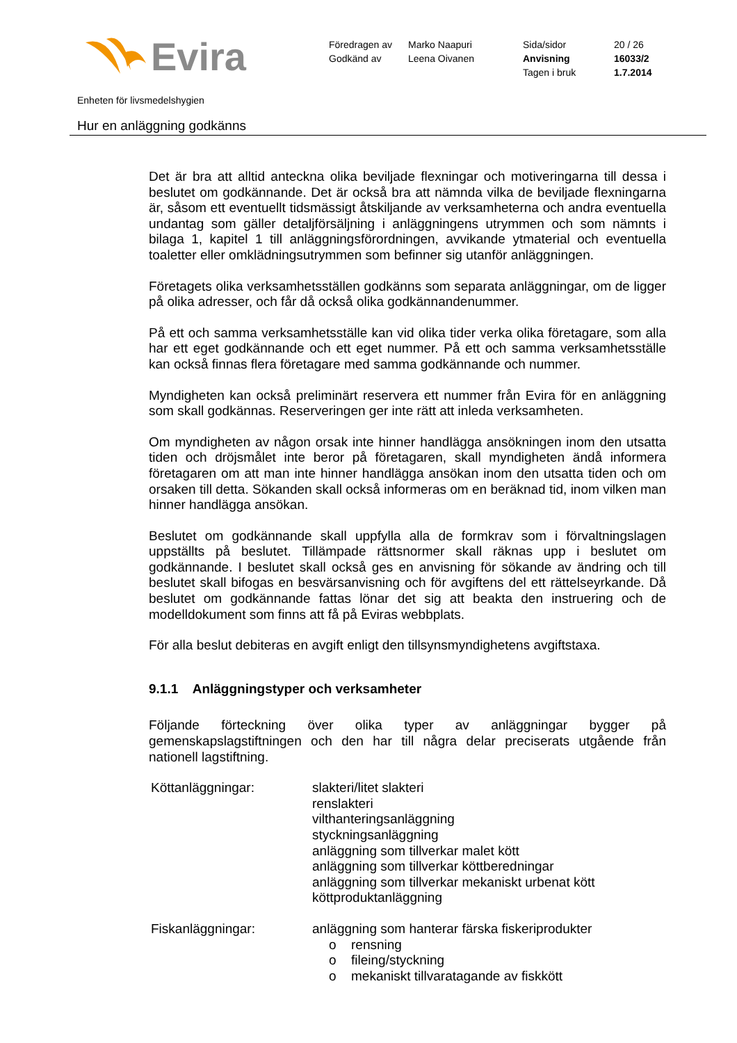Evira
Föredragen av
Godkänd av
Marko Naapuri
Leena Oivanen
Sida/sidor
Anvisning
Tagen i bruk
20 / 26
16033/2
1.7.2014
Enheten för livsmedelshygien
Hur en anläggning godkänns
Det är bra att alltid anteckna olika beviljade flexningar och motiveringarna till dessa i beslutet om godkännande. Det är också bra att nämnda vilka de beviljade flexningarna är, såsom ett eventuellt tidsmässigt åtskiljande av verksamheterna och andra eventuella undantag som gäller detaljförsäljning i anläggningens utrymmen och som nämnts i bilaga 1, kapitel 1 till anläggningsförordningen, avvikande ytmaterial och eventuella toaletter eller omklädningsutrymmen som befinner sig utanför anläggningen.
Företagets olika verksamhetsställen godkänns som separata anläggningar, om de ligger på olika adresser, och får då också olika godkännandenummer.
På ett och samma verksamhetsställe kan vid olika tider verka olika företagare, som alla har ett eget godkännande och ett eget nummer. På ett och samma verksamhetsställe kan också finnas flera företagare med samma godkännande och nummer.
Myndigheten kan också preliminärt reservera ett nummer från Evira för en anläggning som skall godkännas. Reserveringen ger inte rätt att inleda verksamheten.
Om myndigheten av någon orsak inte hinner handlägga ansökningen inom den utsatta tiden och dröjsmålet inte beror på företagaren, skall myndigheten ändå informera företagaren om att man inte hinner handlägga ansökan inom den utsatta tiden och om orsaken till detta. Sökanden skall också informeras om en beräknad tid, inom vilken man hinner handlägga ansökan.
Beslutet om godkännande skall uppfylla alla de formkrav som i förvaltningslagen uppställts på beslutet. Tillämpade rättsnormer skall räknas upp i beslutet om godkännande. I beslutet skall också ges en anvisning för sökande av ändring och till beslutet skall bifogas en besvärsanvisning och för avgiftens del ett rättelseyrkande. Då beslutet om godkännande fattas lönar det sig att beakta den instruering och de modelldokument som finns att få på Eviras webbplats.
För alla beslut debiteras en avgift enligt den tillsynsmyndighetens avgiftstaxa.
9.1.1 Anläggningstyper och verksamheter
Följande förteckning över olika typer av anläggningar bygger på gemenskapslagstiftningen och den har till några delar preciserats utgående från nationell lagstiftning.
Köttanläggningar: slakteri/litet slakteri
renslakteri
vilthanteringsanläggning
styckningsanläggning
anläggning som tillverkar malet kött
anläggning som tillverkar köttberedningar
anläggning som tillverkar mekaniskt urbenat kött
köttproduktanläggning
Fiskanläggningar: anläggning som hanterar färska fiskeriprodukter
o rensning
o fileing/styckning
o mekaniskt tillvaratagande av fiskkött